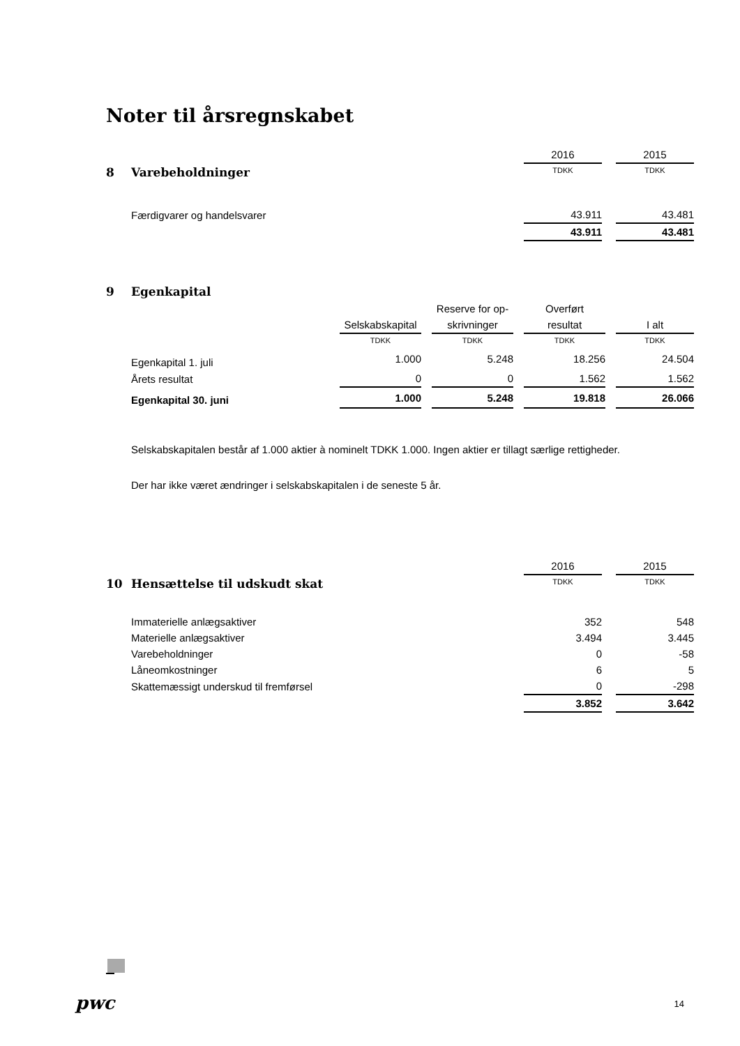Noter til årsregnskabet
| | | 2016 | | 2015 |
| 8 | Varebeholdninger | TDKK | | TDKK |
| | Færdigvarer og handelsvarer | 43.911 | | 43.481 |
| | | 43.911 | | 43.481 |
| 9 | Egenkapital | | | | | | | |
| | | | | Reserve for op- | | Overført | | |
| | | Selskabskapital | | skrivninger | | resultat | | I alt |
| | | TDKK | | TDKK | | TDKK | | TDKK |
| | Egenkapital 1. juli | 1.000 | | 5.248 | | 18.256 | | 24.504 |
| | Årets resultat | 0 | | 0 | | 1.562 | | 1.562 |
| | Egenkapital 30. juni | 1.000 | | 5.248 | | 19.818 | | 26.066 |
Selskabskapitalen består af 1.000 aktier à nominelt TDKK 1.000. Ingen aktier er tillagt særlige rettigheder.
Der har ikke været ændringer i selskabskapitalen i de seneste 5 år.
| | | 2016 | | 2015 |
| 10 | Hensættelse til udskudt skat | TDKK | | TDKK |
| | Immaterielle anlægsaktiver | 352 | | 548 |
| | Materielle anlægsaktiver | 3.494 | | 3.445 |
| | Varebeholdninger | 0 | | -58 |
| | Låneomkostninger | 6 | | 5 |
| | Skattemæssigt underskud til fremførsel | 0 | | -298 |
| | | 3.852 | | 3.642 |
pwc 14